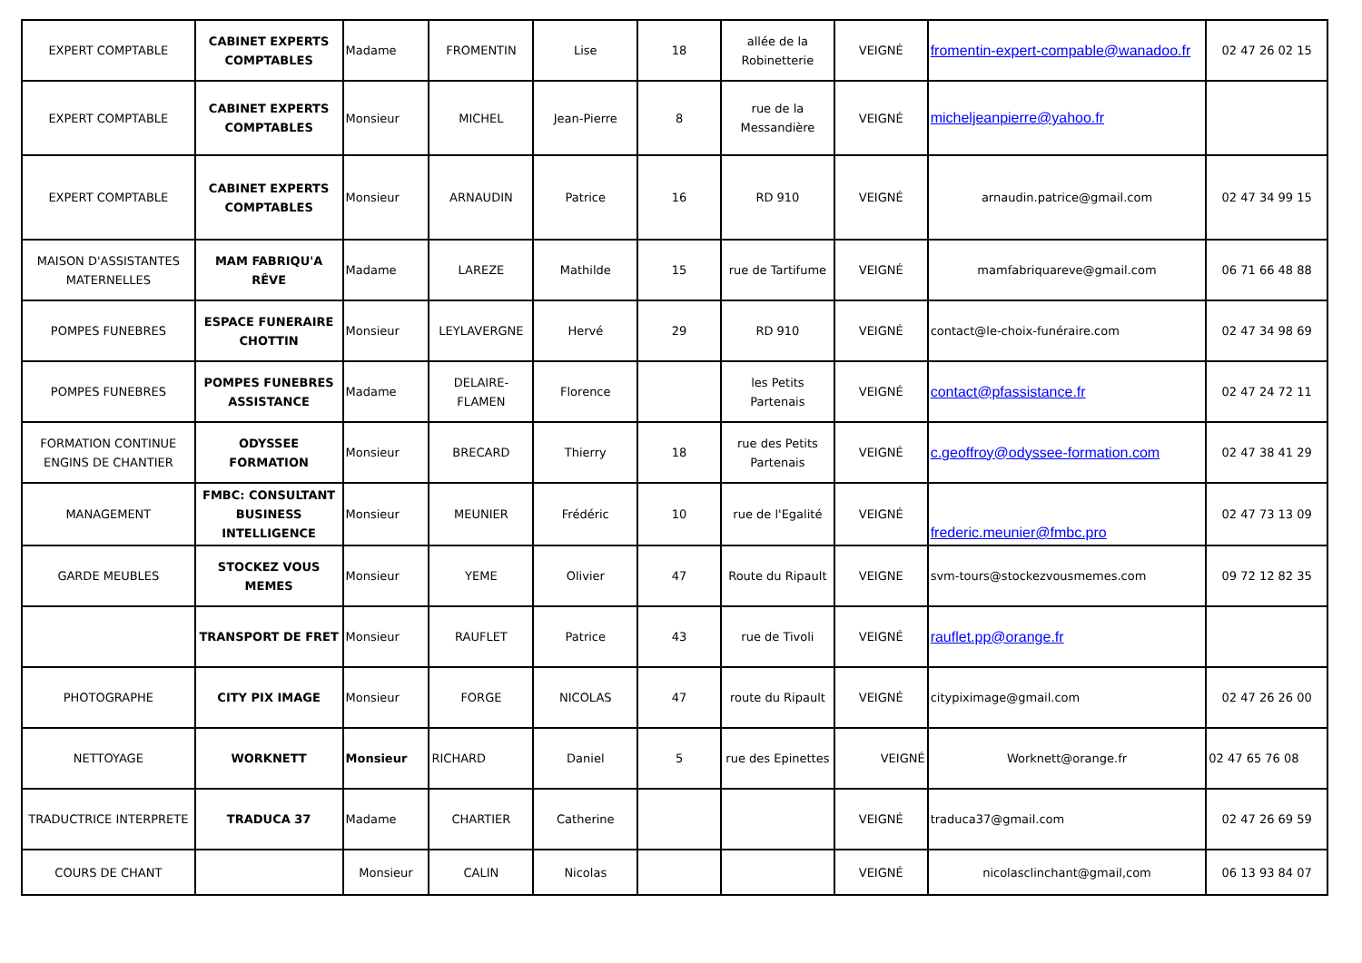| EXPERT COMPTABLE | CABINET EXPERTS COMPTABLES | Madame | FROMENTIN | Lise | 18 | allée de la Robinetterie | VEIGNÉ | fromentin-expert-compable@wanadoo.fr | 02 47 26 02 15 |
| EXPERT COMPTABLE | CABINET EXPERTS COMPTABLES | Monsieur | MICHEL | Jean-Pierre | 8 | rue de la Messandière | VEIGNÉ | micheljeanpierre@yahoo.fr | |
| EXPERT COMPTABLE | CABINET EXPERTS COMPTABLES | Monsieur | ARNAUDIN | Patrice | 16 | RD 910 | VEIGNÉ | arnaudin.patrice@gmail.com | 02 47 34 99 15 |
| MAISON D'ASSISTANTES MATERNELLES | MAM FABRIQU'A RÊVE | Madame | LAREZE | Mathilde | 15 | rue de Tartifume | VEIGNÉ | mamfabriquareve@gmail.com | 06 71 66 48 88 |
| POMPES FUNEBRES | ESPACE FUNERAIRE CHOTTIN | Monsieur | LEYLAVERGNE | Hervé | 29 | RD 910 | VEIGNÉ | contact@le-choix-funéraire.com | 02 47 34 98 69 |
| POMPES FUNEBRES | POMPES FUNEBRES ASSISTANCE | Madame | DELAIRE-FLAMEN | Florence | | les Petits Partenais | VEIGNÉ | contact@pfassistance.fr | 02 47 24 72 11 |
| FORMATION CONTINUE ENGINS DE CHANTIER | ODYSSEE FORMATION | Monsieur | BRECARD | Thierry | 18 | rue des Petits Partenais | VEIGNÉ | c.geoffroy@odyssee-formation.com | 02 47 38 41 29 |
| MANAGEMENT | FMBC: CONSULTANT BUSINESS INTELLIGENCE | Monsieur | MEUNIER | Frédéric | 10 | rue de l'Egalité | VEIGNÉ | frederic.meunier@fmbc.pro | 02 47 73 13 09 |
| GARDE MEUBLES | STOCKEZ VOUS MEMES | Monsieur | YEME | Olivier | 47 | Route du Ripault | VEIGNE | svm-tours@stockezvousmemes.com | 09 72 12 82 35 |
| | TRANSPORT DE FRET | Monsieur | RAUFLET | Patrice | 43 | rue de Tivoli | VEIGNÉ | rauflet.pp@orange.fr | |
| PHOTOGRAPHE | CITY PIX IMAGE | Monsieur | FORGE | NICOLAS | 47 | route du Ripault | VEIGNÉ | citypiximage@gmail.com | 02 47 26 26 00 |
| NETTOYAGE | WORKNETT | Monsieur | RICHARD | Daniel | 5 | rue des Epinettes | VEIGNÉ | Worknett@orange.fr | 02 47 65 76 08 |
| TRADUCTRICE INTERPRETE | TRADUCA 37 | Madame | CHARTIER | Catherine | | | VEIGNÉ | traduca37@gmail.com | 02 47 26 69 59 |
| COURS DE CHANT | | Monsieur | CALIN | Nicolas | | | VEIGNÉ | nicolasclinchant@gmail,com | 06 13 93 84 07 |